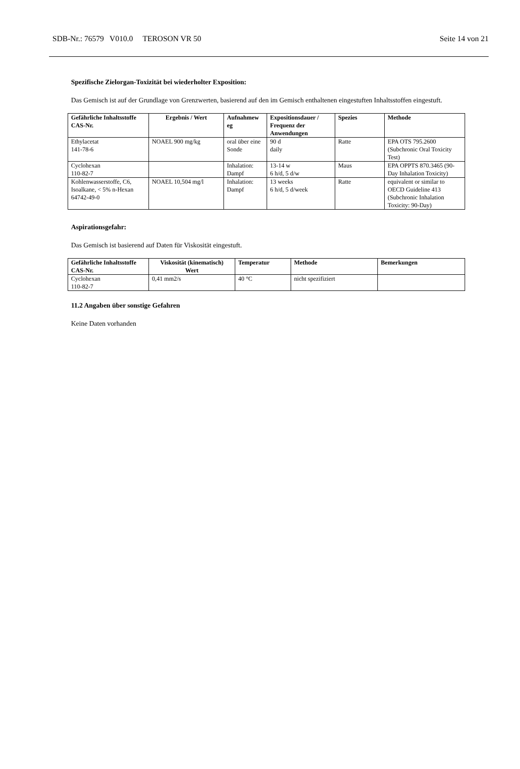SDB-Nr.: 76579 V010.0 TEROSON VR 50 Seite 14 von 21
Spezifische Zielorgan-Toxizität bei wiederholter Exposition:
Das Gemisch ist auf der Grundlage von Grenzwerten, basierend auf den im Gemisch enthaltenen eingestuften Inhaltsstoffen eingestuft.
| Gefährliche Inhaltsstoffe CAS-Nr. | Ergebnis / Wert | Aufnahmew eg | Expositionsdauer / Frequenz der Anwendungen | Spezies | Methode |
| --- | --- | --- | --- | --- | --- |
| Ethylacetat 141-78-6 | NOAEL 900 mg/kg | oral über eine Sonde | 90 d daily | Ratte | EPA OTS 795.2600 (Subchronic Oral Toxicity Test) |
| Cyclohexan 110-82-7 | | Inhalation: Dampf | 13-14 w 6 h/d, 5 d/w | Maus | EPA OPPTS 870.3465 (90-Day Inhalation Toxicity) |
| Kohlenwasserstoffe, C6, Isoalkane, < 5% n-Hexan 64742-49-0 | NOAEL 10,504 mg/l | Inhalation: Dampf | 13 weeks 6 h/d, 5 d/week | Ratte | equivalent or similar to OECD Guideline 413 (Subchronic Inhalation Toxicity: 90-Day) |
Aspirationsgefahr:
Das Gemisch ist basierend auf Daten für Viskosität eingestuft.
| Gefährliche Inhaltsstoffe CAS-Nr. | Viskosität (kinematisch) Wert | Temperatur | Methode | Bemerkungen |
| --- | --- | --- | --- | --- |
| Cyclohexan 110-82-7 | 0,41 mm2/s | 40 °C | nicht spezifiziert | |
11.2 Angaben über sonstige Gefahren
Keine Daten vorhanden